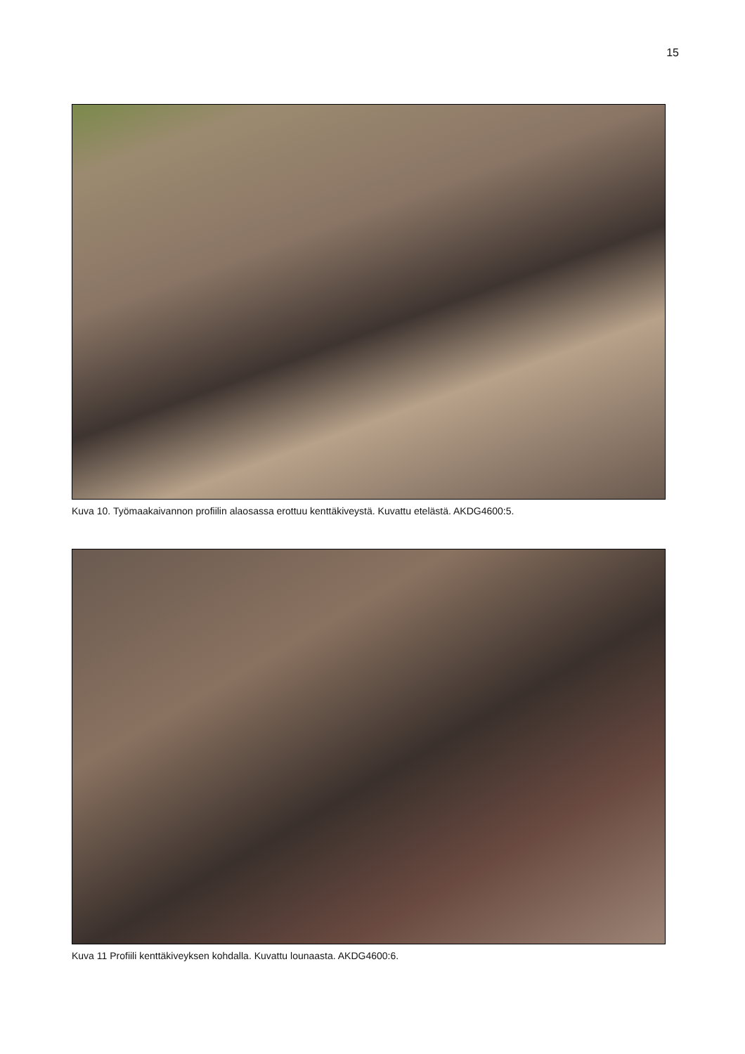15
Kuva 10. Työmaakaivannon profiilin alaosassa erottuu kenttäkiveystä. Kuvattu etelästä. AKDG4600:5.
Kuva 11 Profiili kenttäkiveyksen kohdalla. Kuvattu lounaasta. AKDG4600:6.